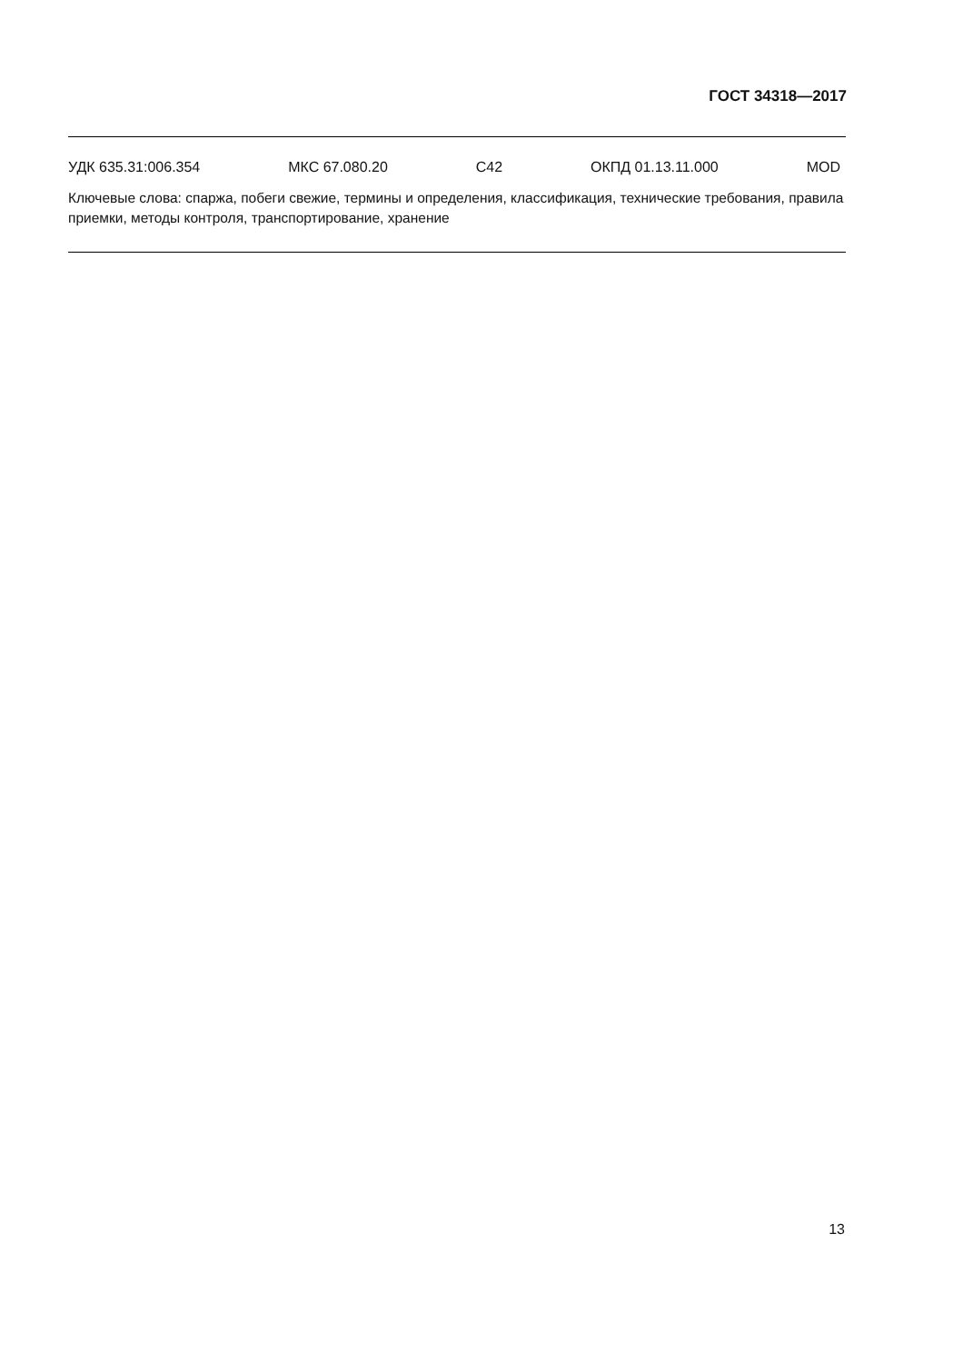ГОСТ 34318—2017
УДК 635.31:006.354 МКС 67.080.20 С42 ОКПД 01.13.11.000 MOD
Ключевые слова: спаржа, побеги свежие, термины и определения, классификация, технические требования, правила приемки, методы контроля, транспортирование, хранение
13